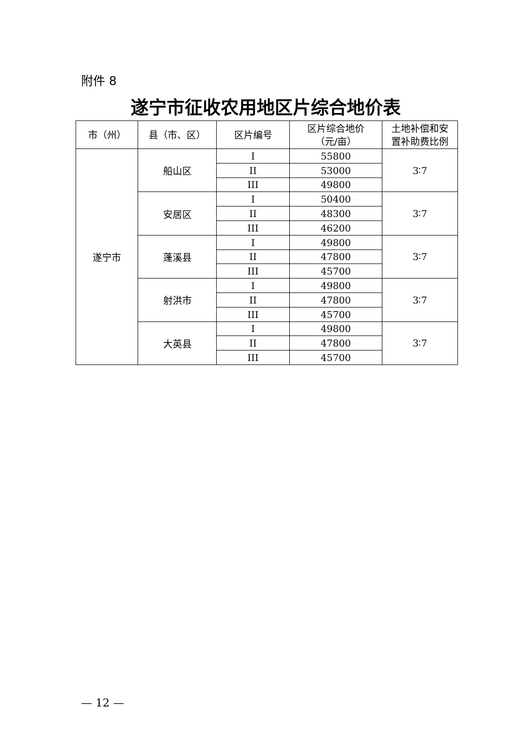附件 8
遂宁市征收农用地区片综合地价表
| 市（州） | 县（市、区） | 区片编号 | 区片综合地价 （元/亩） | 土地补偿和安 置补助费比例 |
| --- | --- | --- | --- | --- |
| 遂宁市 | 船山区 | I | 55800 | 3∶7 |
| | | II | 53000 | |
| | | III | 49800 | |
| | 安居区 | I | 50400 | 3∶7 |
| | | II | 48300 | |
| | | III | 46200 | |
| | 蓬溪县 | I | 49800 | 3∶7 |
| | | II | 47800 | |
| | | III | 45700 | |
| | 射洪市 | I | 49800 | 3∶7 |
| | | II | 47800 | |
| | | III | 45700 | |
| | 大英县 | I | 49800 | 3∶7 |
| | | II | 47800 | |
| | | III | 45700 | |
— 12 —